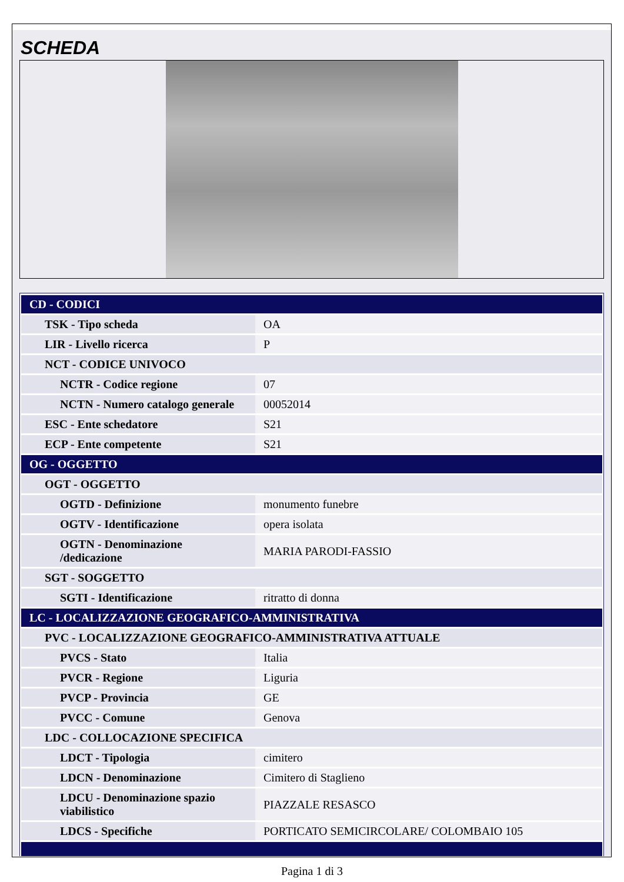SCHEDA
| CD - CODICI | |
| TSK - Tipo scheda | OA |
| LIR - Livello ricerca | P |
| NCT - CODICE UNIVOCO | |
| NCTR - Codice regione | 07 |
| NCTN - Numero catalogo generale | 00052014 |
| ESC - Ente schedatore | S21 |
| ECP - Ente competente | S21 |
| OG - OGGETTO | |
| OGT - OGGETTO | |
| OGTD - Definizione | monumento funebre |
| OGTV - Identificazione | opera isolata |
| OGTN - Denominazione /dedicazione | MARIA PARODI-FASSIO |
| SGT - SOGGETTO | |
| SGTI - Identificazione | ritratto di donna |
| LC - LOCALIZZAZIONE GEOGRAFICO-AMMINISTRATIVA | |
| PVC - LOCALIZZAZIONE GEOGRAFICO-AMMINISTRATIVA ATTUALE | |
| PVCS - Stato | Italia |
| PVCR - Regione | Liguria |
| PVCP - Provincia | GE |
| PVCC - Comune | Genova |
| LDC - COLLOCAZIONE SPECIFICA | |
| LDCT - Tipologia | cimitero |
| LDCN - Denominazione | Cimitero di Staglieno |
| LDCU - Denominazione spazio viabilistico | PIAZZALE RESASCO |
| LDCS - Specifiche | PORTICATO SEMICIRCOLARE/ COLOMBAIO 105 |
Pagina 1 di 3